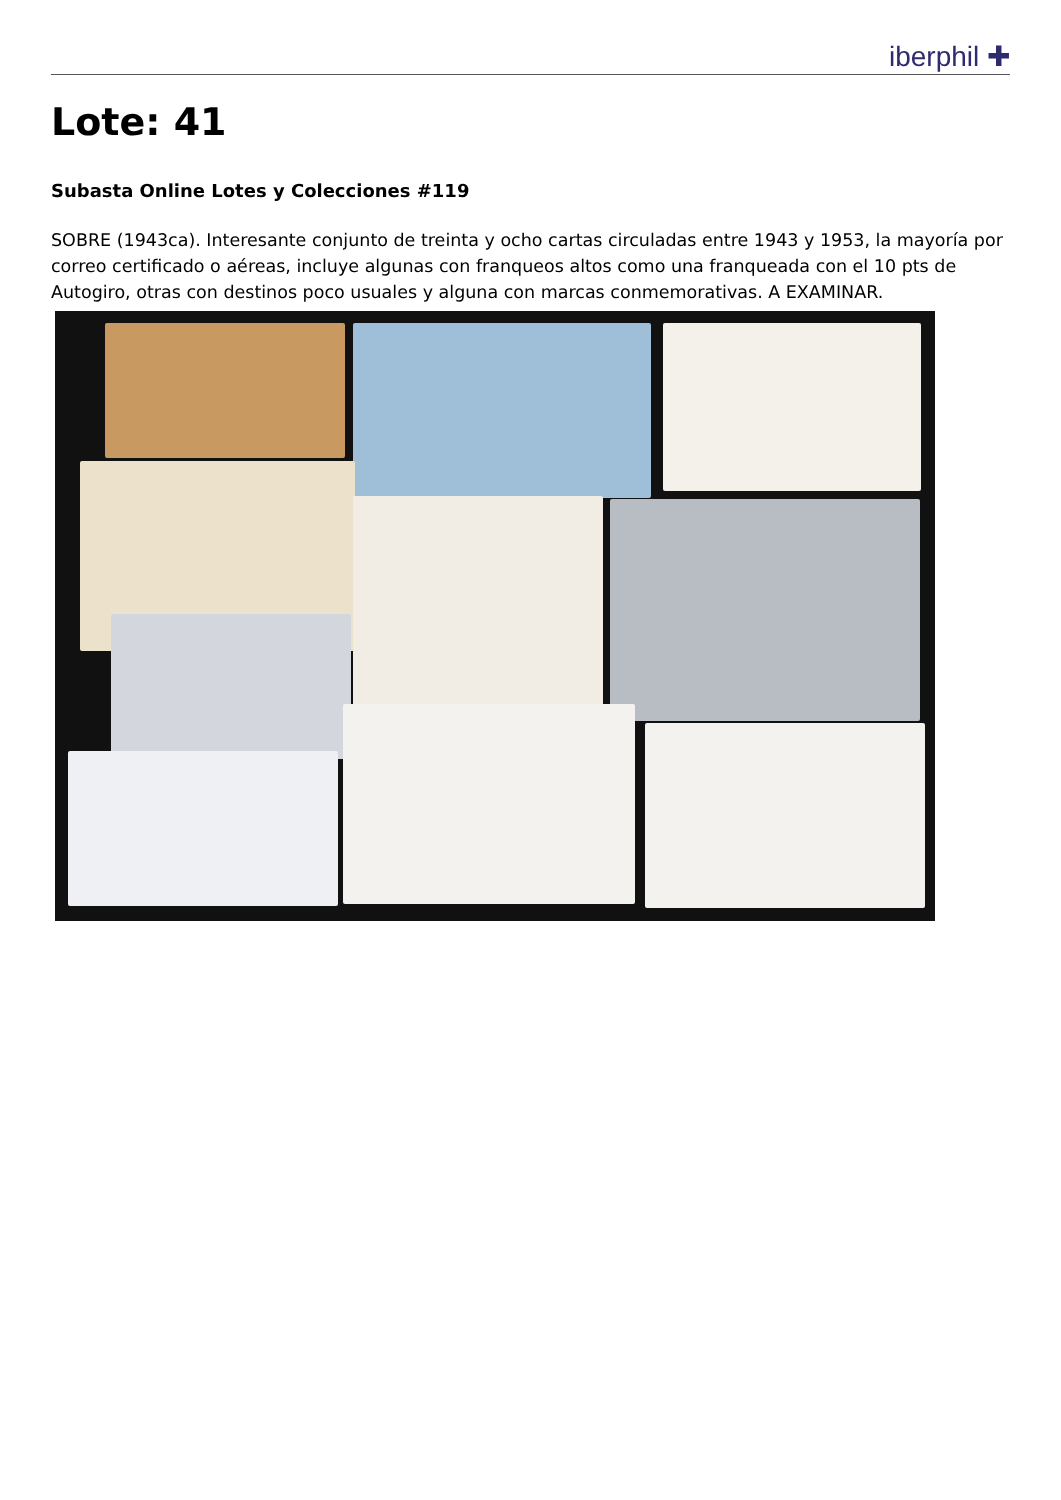iberphil ✚
Lote: 41
Subasta Online Lotes y Colecciones #119
SOBRE (1943ca). Interesante conjunto de treinta y ocho cartas circuladas entre 1943 y 1953, la mayoría por correo certificado o aéreas, incluye algunas con franqueos altos como una franqueada con el 10 pts de Autogiro, otras con destinos poco usuales y alguna con marcas conmemorativas. A EXAMINAR.